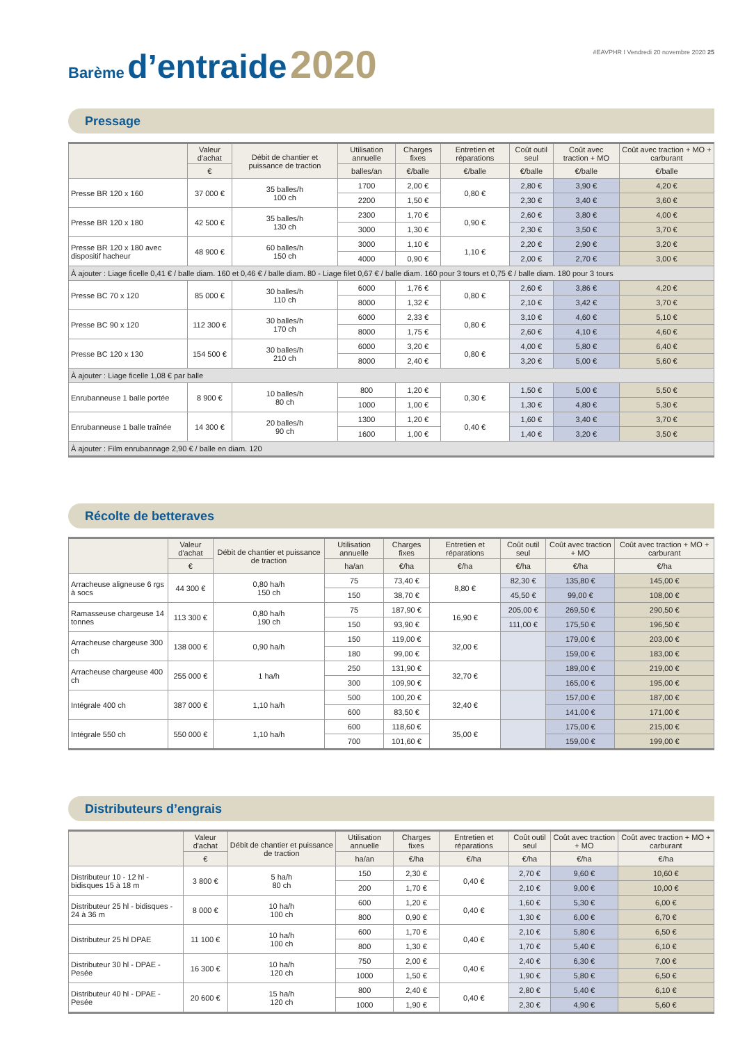Barème d’entraide 2020 #EAVPHR I Vendredi 20 novembre 2020 25
Pressage
| | Valeur d'achat | Débit de chantier et puissance de traction | Utilisation annuelle | Charges fixes | Entretien et réparations | Coût outil seul | Coût avec traction + MO | Coût avec traction + MO + carburant |
| --- | --- | --- | --- | --- | --- | --- | --- | --- |
| | € | | balles/an | €/balle | €/balle | €/balle | €/balle | €/balle |
| Presse BR 120 x 160 | 37 000 € | 35 balles/h 100 ch | 1700 | 2,00 € | 0,80 € | 2,80 € | 3,90 € | 4,20 € |
| | | | 2200 | 1,50 € | | 2,30 € | 3,40 € | 3,60 € |
| Presse BR 120 x 180 | 42 500 € | 35 balles/h 130 ch | 2300 | 1,70 € | 0,90 € | 2,60 € | 3,80 € | 4,00 € |
| | | | 3000 | 1,30 € | | 2,30 € | 3,50 € | 3,70 € |
| Presse BR 120 x 180 avec dispositif hacheur | 48 900 € | 60 balles/h 150 ch | 3000 | 1,10 € | 1,10 € | 2,20 € | 2,90 € | 3,20 € |
| | | | 4000 | 0,90 € | | 2,00 € | 2,70 € | 3,00 € |
| À ajouter : Liage ficelle 0,41 € / balle diam. 160 et 0,46 € / balle diam. 80 - Liage filet 0,67 € / balle diam. 160 pour 3 tours et 0,75 € / balle diam. 180 pour 3 tours | | | | | | | | |
| Presse BC 70 x 120 | 85 000 € | 30 balles/h 110 ch | 6000 | 1,76 € | 0,80 € | 2,60 € | 3,86 € | 4,20 € |
| | | | 8000 | 1,32 € | | 2,10 € | 3,42 € | 3,70 € |
| Presse BC 90 x 120 | 112 300 € | 30 balles/h 170 ch | 6000 | 2,33 € | 0,80 € | 3,10 € | 4,60 € | 5,10 € |
| | | | 8000 | 1,75 € | | 2,60 € | 4,10 € | 4,60 € |
| Presse BC 120 x 130 | 154 500 € | 30 balles/h 210 ch | 6000 | 3,20 € | 0,80 € | 4,00 € | 5,80 € | 6,40 € |
| | | | 8000 | 2,40 € | | 3,20 € | 5,00 € | 5,60 € |
| À ajouter : Liage ficelle 1,08 € par balle | | | | | | | | |
| Enrubanneuse 1 balle portée | 8 900 € | 10 balles/h 80 ch | 800 | 1,20 € | 0,30 € | 1,50 € | 5,00 € | 5,50 € |
| | | | 1000 | 1,00 € | | 1,30 € | 4,80 € | 5,30 € |
| Enrubanneuse 1 balle traînée | 14 300 € | 20 balles/h 90 ch | 1300 | 1,20 € | 0,40 € | 1,60 € | 3,40 € | 3,70 € |
| | | | 1600 | 1,00 € | | 1,40 € | 3,20 € | 3,50 € |
| À ajouter : Film enrubannage 2,90 € / balle en diam. 120 | | | | | | | | |
Récolte de betteraves
| | Valeur d'achat | Débit de chantier et puissance de traction | Utilisation annuelle | Charges fixes | Entretien et réparations | Coût outil seul | Coût avec traction + MO | Coût avec traction + MO + carburant |
| --- | --- | --- | --- | --- | --- | --- | --- | --- |
| | € | | ha/an | €/ha | €/ha | €/ha | €/ha | €/ha |
| Arracheuse aligneuse 6 rgs à socs | 44 300 € | 0,80 ha/h 150 ch | 75 | 73,40 € | 8,80 € | 82,30 € | 135,80 € | 145,00 € |
| | | | 150 | 38,70 € | | 45,50 € | 99,00 € | 108,00 € |
| Ramasseuse chargeuse 14 tonnes | 113 300 € | 0,80 ha/h 190 ch | 75 | 187,90 € | 16,90 € | 205,00 € | 269,50 € | 290,50 € |
| | | | 150 | 93,90 € | | 111,00 € | 175,50 € | 196,50 € |
| Arracheuse chargeuse 300 ch | 138 000 € | 0,90 ha/h | 150 | 119,00 € | 32,00 € | | 179,00 € | 203,00 € |
| | | | 180 | 99,00 € | | | 159,00 € | 183,00 € |
| Arracheuse chargeuse 400 ch | 255 000 € | 1 ha/h | 250 | 131,90 € | 32,70 € | | 189,00 € | 219,00 € |
| | | | 300 | 109,90 € | | | 165,00 € | 195,00 € |
| Intégrale 400 ch | 387 000 € | 1,10 ha/h | 500 | 100,20 € | 32,40 € | | 157,00 € | 187,00 € |
| | | | 600 | 83,50 € | | | 141,00 € | 171,00 € |
| Intégrale 550 ch | 550 000 € | 1,10 ha/h | 600 | 118,60 € | 35,00 € | | 175,00 € | 215,00 € |
| | | | 700 | 101,60 € | | | 159,00 € | 199,00 € |
Distributeurs d’engrais
| | Valeur d'achat | Débit de chantier et puissance de traction | Utilisation annuelle | Charges fixes | Entretien et réparations | Coût outil seul | Coût avec traction + MO | Coût avec traction + MO + carburant |
| --- | --- | --- | --- | --- | --- | --- | --- | --- |
| | € | | ha/an | €/ha | €/ha | €/ha | €/ha | €/ha |
| Distributeur 10 - 12 hl - bidisques 15 à 18 m | 3 800 € | 5 ha/h 80 ch | 150 | 2,30 € | 0,40 € | 2,70 € | 9,60 € | 10,60 € |
| | | | 200 | 1,70 € | | 2,10 € | 9,00 € | 10,00 € |
| Distributeur 25 hl - bidisques - 24 à 36 m | 8 000 € | 10 ha/h 100 ch | 600 | 1,20 € | 0,40 € | 1,60 € | 5,30 € | 6,00 € |
| | | | 800 | 0,90 € | | 1,30 € | 6,00 € | 6,70 € |
| Distributeur 25 hl DPAE | 11 100 € | 10 ha/h 100 ch | 600 | 1,70 € | 0,40 € | 2,10 € | 5,80 € | 6,50 € |
| | | | 800 | 1,30 € | | 1,70 € | 5,40 € | 6,10 € |
| Distributeur 30 hl - DPAE - Pesée | 16 300 € | 10 ha/h 120 ch | 750 | 2,00 € | 0,40 € | 2,40 € | 6,30 € | 7,00 € |
| | | | 1000 | 1,50 € | | 1,90 € | 5,80 € | 6,50 € |
| Distributeur 40 hl - DPAE - Pesée | 20 600 € | 15 ha/h 120 ch | 800 | 2,40 € | 0,40 € | 2,80 € | 5,40 € | 6,10 € |
| | | | 1000 | 1,90 € | | 2,30 € | 4,90 € | 5,60 € |